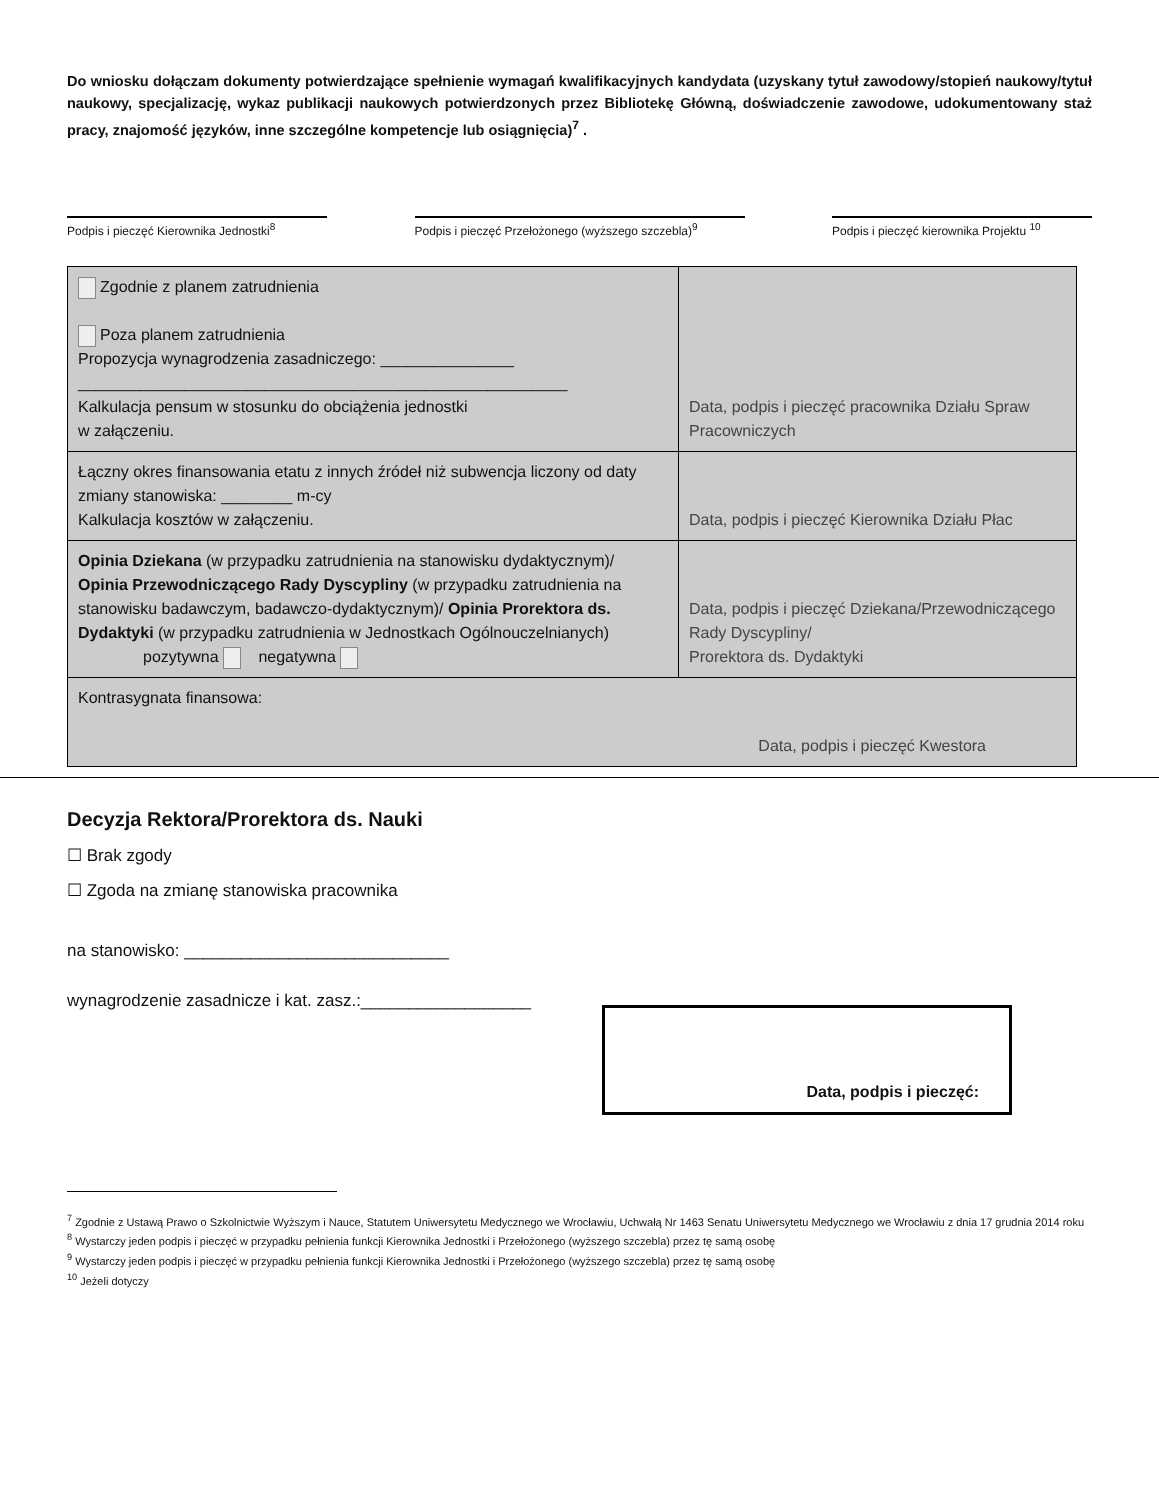Do wniosku dołączam dokumenty potwierdzające spełnienie wymagań kwalifikacyjnych kandydata (uzyskany tytuł zawodowy/stopień naukowy/tytuł naukowy, specjalizację, wykaz publikacji naukowych potwierdzonych przez Bibliotekę Główną, doświadczenie zawodowe, udokumentowany staż pracy, znajomość języków, inne szczególne kompetencje lub osiągnięcia)<sup>7</sup> .
Podpis i pieczęć Kierownika Jednostki<sup>8</sup>
Podpis i pieczęć Przełożonego (wyższego szczebla)<sup>9</sup>
Podpis i pieczęć kierownika Projektu <sup>10</sup>
| Zgodnie z planem zatrudnienia Poza planem zatrudnienia Propozycja wynagrodzenia zasadniczego: _______________ _______________________________________________________ Kalkulacja pensum w stosunku do obciążenia jednostki w załączeniu. | Data, podpis i pieczęć pracownika Działu Spraw Pracowniczych |
| Łączny okres finansowania etatu z innych źródeł niż subwencja liczony od daty zmiany stanowiska: ________ m-cy Kalkulacja kosztów w załączeniu. | Data, podpis i pieczęć Kierownika Działu Płac |
| Opinia Dziekana (w przypadku zatrudnienia na stanowisku dydaktycznym)/ Opinia Przewodniczącego Rady Dyscypliny (w przypadku zatrudnienia na stanowisku badawczym, badawczo-dydaktycznym)/ Opinia Prorektora ds. Dydaktyki (w przypadku zatrudnienia w Jednostkach Ogólnouczelnianych) pozytywna negatywna | Data, podpis i pieczęć Dziekana/Przewodniczącego Rady Dyscypliny/ Prorektora ds. Dydaktyki |
| Kontrasygnata finansowa: Data, podpis i pieczęć Kwestora | |
Decyzja Rektora/Prorektora ds. Nauki
☐ Brak zgody
☐ Zgoda na zmianę stanowiska pracownika
na stanowisko: ____________________________
wynagrodzenie zasadnicze i kat. zasz.:__________________
Data, podpis i pieczęć:
<sup>7</sup> Zgodnie z Ustawą Prawo o Szkolnictwie Wyższym i Nauce, Statutem Uniwersytetu Medycznego we Wrocławiu, Uchwałą Nr 1463 Senatu Uniwersytetu Medycznego we Wrocławiu z dnia 17 grudnia 2014 roku
<sup>8</sup> Wystarczy jeden podpis i pieczęć w przypadku pełnienia funkcji Kierownika Jednostki i Przełożonego (wyższego szczebla) przez tę samą osobę
<sup>9</sup> Wystarczy jeden podpis i pieczęć w przypadku pełnienia funkcji Kierownika Jednostki i Przełożonego (wyższego szczebla) przez tę samą osobę
<sup>10</sup> Jeżeli dotyczy